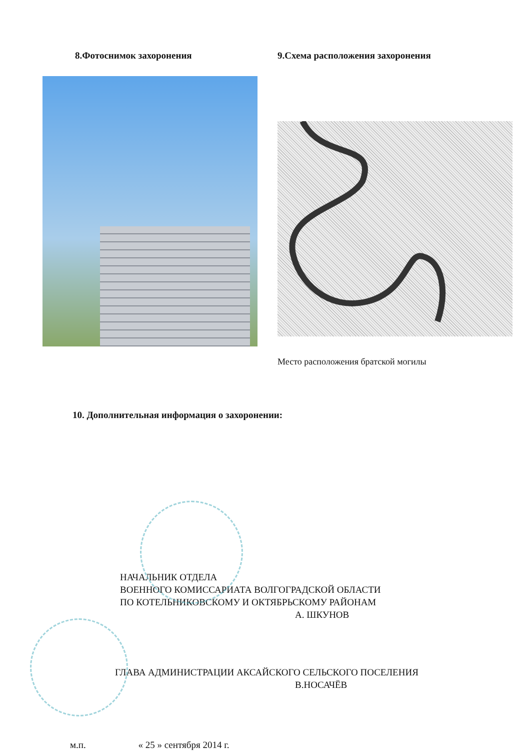8.Фотоснимок захоронения 9.Схема расположения захоронения
Место расположения братской могилы
10. Дополнительная информация о захоронении:
НАЧАЛЬНИК ОТДЕЛА
ВОЕННОГО КОМИССАРИАТА ВОЛГОГРАДСКОЙ ОБЛАСТИ
ПО КОТЕЛЬНИКОВСКОМУ И ОКТЯБРЬСКОМУ РАЙОНАМ
А. ШКУНОВ
ГЛАВА АДМИНИСТРАЦИИ АКСАЙСКОГО СЕЛЬСКОГО ПОСЕЛЕНИЯ
В.НОСАЧЁВ
м.п. « 25 » сентября 2014 г.